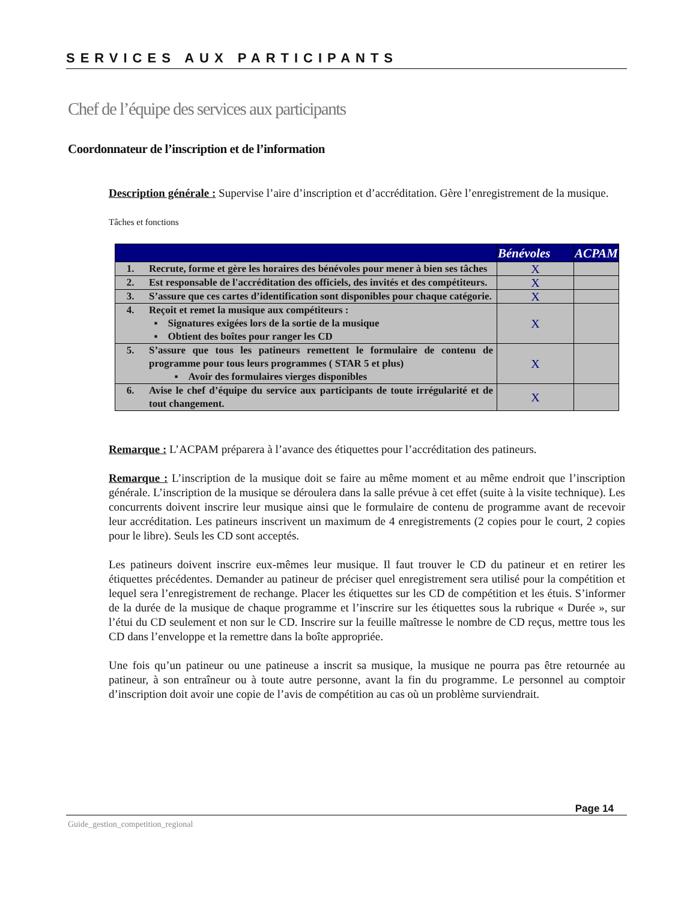SERVICES AUX PARTICIPANTS
Chef de l’équipe des services aux participants
Coordonnateur de l’inscription et de l’information
Description générale : Supervise l’aire d’inscription et d’accréditation. Gère l’enregistrement de la musique.
Tâches et fonctions
| | | Bénévoles | ACPAM |
| --- | --- | --- | --- |
| 1. | Recrute, forme et gère les horaires des bénévoles pour mener à bien ses tâches | X | |
| 2. | Est responsable de l'accréditation des officiels, des invités et des compétiteurs. | X | |
| 3. | S’assure que ces cartes d’identification sont disponibles pour chaque catégorie. | X | |
| 4. | Reçoit et remet la musique aux compétiteurs : ▪ Signatures exigées lors de la sortie de la musique ▪ Obtient des boîtes pour ranger les CD | X | |
| 5. | S’assure que tous les patineurs remettent le formulaire de contenu de programme pour tous leurs programmes ( STAR 5 et plus) ▪ Avoir des formulaires vierges disponibles | X | |
| 6. | Avise le chef d’équipe du service aux participants de toute irrégularité et de tout changement. | X | |
Remarque : L’ACPAM préparera à l’avance des étiquettes pour l’accréditation des patineurs.
Remarque : L’inscription de la musique doit se faire au même moment et au même endroit que l’inscription générale. L’inscription de la musique se déroulera dans la salle prévue à cet effet (suite à la visite technique). Les concurrents doivent inscrire leur musique ainsi que le formulaire de contenu de programme avant de recevoir leur accréditation. Les patineurs inscrivent un maximum de 4 enregistrements (2 copies pour le court, 2 copies pour le libre). Seuls les CD sont acceptés.
Les patineurs doivent inscrire eux-mêmes leur musique. Il faut trouver le CD du patineur et en retirer les étiquettes précédentes. Demander au patineur de préciser quel enregistrement sera utilisé pour la compétition et lequel sera l’enregistrement de rechange. Placer les étiquettes sur les CD de compétition et les étuis. S’informer de la durée de la musique de chaque programme et l’inscrire sur les étiquettes sous la rubrique « Durée », sur l’étui du CD seulement et non sur le CD. Inscrire sur la feuille maîtresse le nombre de CD reçus, mettre tous les CD dans l’enveloppe et la remettre dans la boîte appropriée.
Une fois qu’un patineur ou une patineuse a inscrit sa musique, la musique ne pourra pas être retournée au patineur, à son entraîneur ou à toute autre personne, avant la fin du programme. Le personnel au comptoir d’inscription doit avoir une copie de l’avis de compétition au cas où un problème surviendrait.
Page 14
Guide_gestion_competition_regional